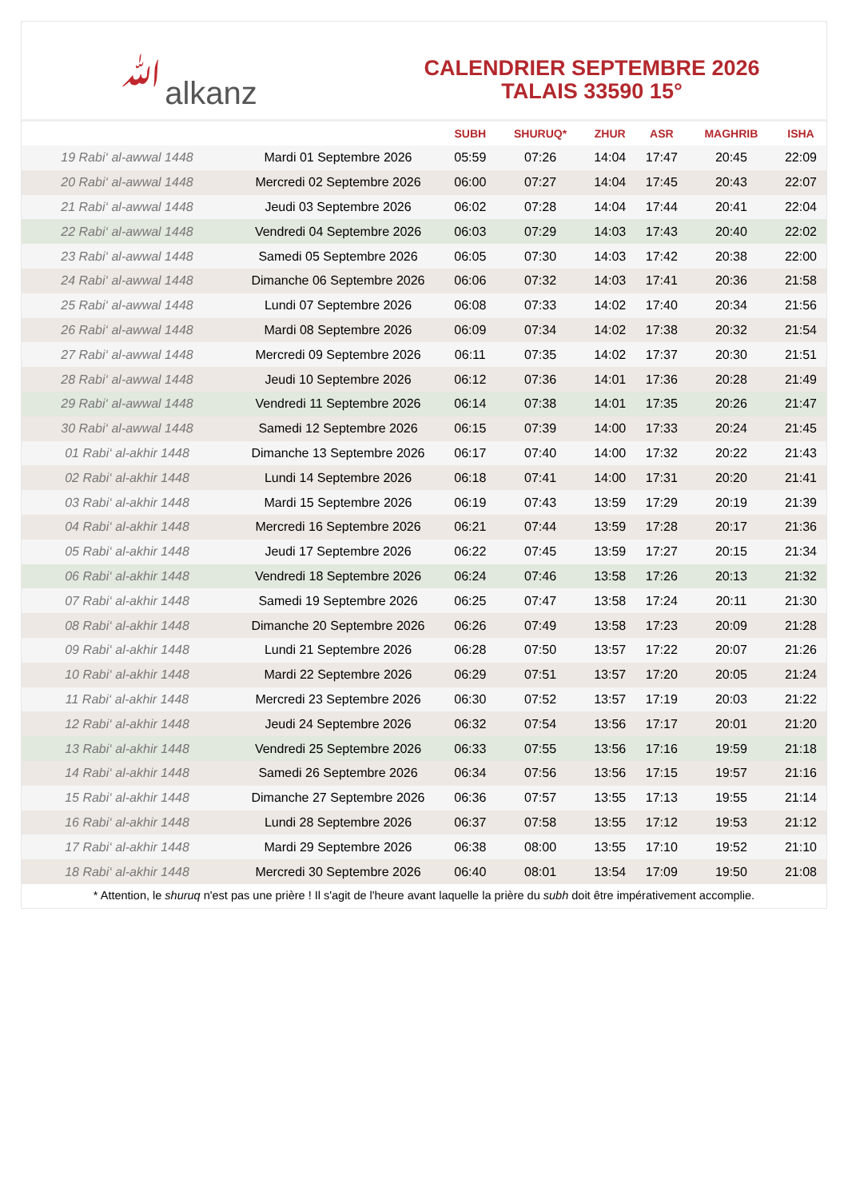ﷲalkanz
CALENDRIER SEPTEMBRE 2026
TALAIS 33590 15°
| | | SUBH | SHURUQ* | ZHUR | ASR | MAGHRIB | ISHA |
| --- | --- | --- | --- | --- | --- | --- | --- |
| 19 Rabi‘ al-awwal 1448 | Mardi 01 Septembre 2026 | 05:59 | 07:26 | 14:04 | 17:47 | 20:45 | 22:09 |
| 20 Rabi‘ al-awwal 1448 | Mercredi 02 Septembre 2026 | 06:00 | 07:27 | 14:04 | 17:45 | 20:43 | 22:07 |
| 21 Rabi‘ al-awwal 1448 | Jeudi 03 Septembre 2026 | 06:02 | 07:28 | 14:04 | 17:44 | 20:41 | 22:04 |
| 22 Rabi‘ al-awwal 1448 | Vendredi 04 Septembre 2026 | 06:03 | 07:29 | 14:03 | 17:43 | 20:40 | 22:02 |
| 23 Rabi‘ al-awwal 1448 | Samedi 05 Septembre 2026 | 06:05 | 07:30 | 14:03 | 17:42 | 20:38 | 22:00 |
| 24 Rabi‘ al-awwal 1448 | Dimanche 06 Septembre 2026 | 06:06 | 07:32 | 14:03 | 17:41 | 20:36 | 21:58 |
| 25 Rabi‘ al-awwal 1448 | Lundi 07 Septembre 2026 | 06:08 | 07:33 | 14:02 | 17:40 | 20:34 | 21:56 |
| 26 Rabi‘ al-awwal 1448 | Mardi 08 Septembre 2026 | 06:09 | 07:34 | 14:02 | 17:38 | 20:32 | 21:54 |
| 27 Rabi‘ al-awwal 1448 | Mercredi 09 Septembre 2026 | 06:11 | 07:35 | 14:02 | 17:37 | 20:30 | 21:51 |
| 28 Rabi‘ al-awwal 1448 | Jeudi 10 Septembre 2026 | 06:12 | 07:36 | 14:01 | 17:36 | 20:28 | 21:49 |
| 29 Rabi‘ al-awwal 1448 | Vendredi 11 Septembre 2026 | 06:14 | 07:38 | 14:01 | 17:35 | 20:26 | 21:47 |
| 30 Rabi‘ al-awwal 1448 | Samedi 12 Septembre 2026 | 06:15 | 07:39 | 14:00 | 17:33 | 20:24 | 21:45 |
| 01 Rabi‘ al-akhir 1448 | Dimanche 13 Septembre 2026 | 06:17 | 07:40 | 14:00 | 17:32 | 20:22 | 21:43 |
| 02 Rabi‘ al-akhir 1448 | Lundi 14 Septembre 2026 | 06:18 | 07:41 | 14:00 | 17:31 | 20:20 | 21:41 |
| 03 Rabi‘ al-akhir 1448 | Mardi 15 Septembre 2026 | 06:19 | 07:43 | 13:59 | 17:29 | 20:19 | 21:39 |
| 04 Rabi‘ al-akhir 1448 | Mercredi 16 Septembre 2026 | 06:21 | 07:44 | 13:59 | 17:28 | 20:17 | 21:36 |
| 05 Rabi‘ al-akhir 1448 | Jeudi 17 Septembre 2026 | 06:22 | 07:45 | 13:59 | 17:27 | 20:15 | 21:34 |
| 06 Rabi‘ al-akhir 1448 | Vendredi 18 Septembre 2026 | 06:24 | 07:46 | 13:58 | 17:26 | 20:13 | 21:32 |
| 07 Rabi‘ al-akhir 1448 | Samedi 19 Septembre 2026 | 06:25 | 07:47 | 13:58 | 17:24 | 20:11 | 21:30 |
| 08 Rabi‘ al-akhir 1448 | Dimanche 20 Septembre 2026 | 06:26 | 07:49 | 13:58 | 17:23 | 20:09 | 21:28 |
| 09 Rabi‘ al-akhir 1448 | Lundi 21 Septembre 2026 | 06:28 | 07:50 | 13:57 | 17:22 | 20:07 | 21:26 |
| 10 Rabi‘ al-akhir 1448 | Mardi 22 Septembre 2026 | 06:29 | 07:51 | 13:57 | 17:20 | 20:05 | 21:24 |
| 11 Rabi‘ al-akhir 1448 | Mercredi 23 Septembre 2026 | 06:30 | 07:52 | 13:57 | 17:19 | 20:03 | 21:22 |
| 12 Rabi‘ al-akhir 1448 | Jeudi 24 Septembre 2026 | 06:32 | 07:54 | 13:56 | 17:17 | 20:01 | 21:20 |
| 13 Rabi‘ al-akhir 1448 | Vendredi 25 Septembre 2026 | 06:33 | 07:55 | 13:56 | 17:16 | 19:59 | 21:18 |
| 14 Rabi‘ al-akhir 1448 | Samedi 26 Septembre 2026 | 06:34 | 07:56 | 13:56 | 17:15 | 19:57 | 21:16 |
| 15 Rabi‘ al-akhir 1448 | Dimanche 27 Septembre 2026 | 06:36 | 07:57 | 13:55 | 17:13 | 19:55 | 21:14 |
| 16 Rabi‘ al-akhir 1448 | Lundi 28 Septembre 2026 | 06:37 | 07:58 | 13:55 | 17:12 | 19:53 | 21:12 |
| 17 Rabi‘ al-akhir 1448 | Mardi 29 Septembre 2026 | 06:38 | 08:00 | 13:55 | 17:10 | 19:52 | 21:10 |
| 18 Rabi‘ al-akhir 1448 | Mercredi 30 Septembre 2026 | 06:40 | 08:01 | 13:54 | 17:09 | 19:50 | 21:08 |
* Attention, le shuruq n'est pas une prière ! Il s'agit de l'heure avant laquelle la prière du subh doit être impérativement accomplie.